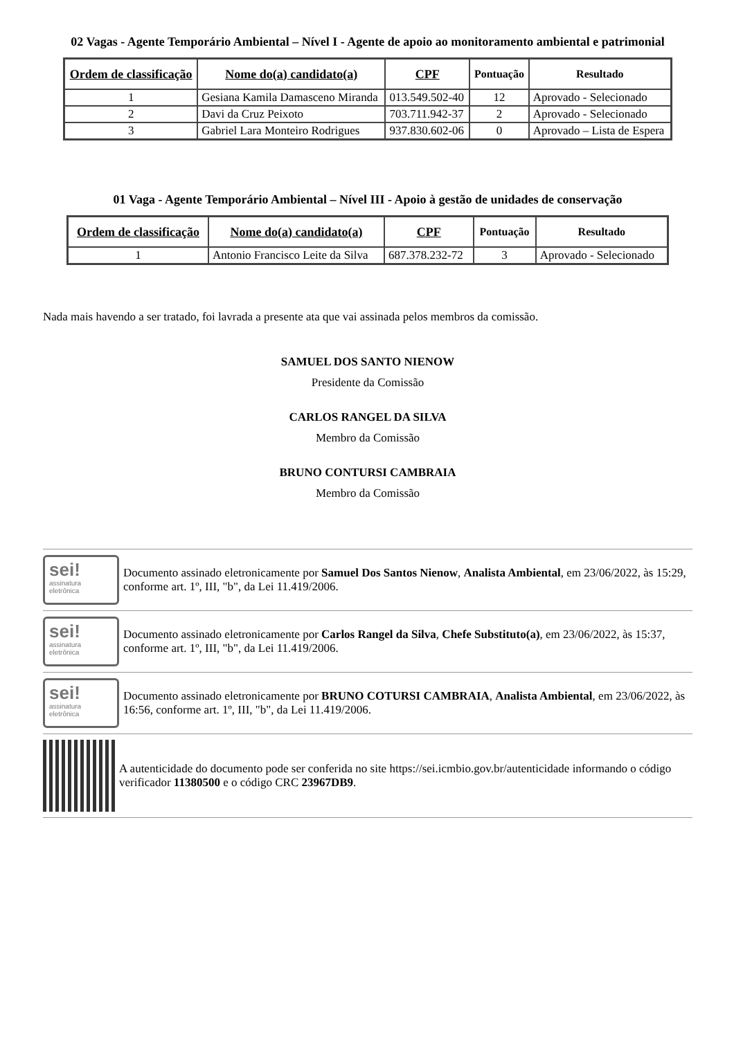02 Vagas - Agente Temporário Ambiental – Nível I - Agente de apoio ao monitoramento ambiental e patrimonial
| Ordem de classificação | Nome do(a) candidato(a) | CPF | Pontuação | Resultado |
| --- | --- | --- | --- | --- |
| 1 | Gesiana Kamila Damasceno Miranda | 013.549.502-40 | 12 | Aprovado - Selecionado |
| 2 | Davi da Cruz Peixoto | 703.711.942-37 | 2 | Aprovado - Selecionado |
| 3 | Gabriel Lara Monteiro Rodrigues | 937.830.602-06 | 0 | Aprovado – Lista de Espera |
01 Vaga - Agente Temporário Ambiental – Nível III - Apoio à gestão de unidades de conservação
| Ordem de classificação | Nome do(a) candidato(a) | CPF | Pontuação | Resultado |
| --- | --- | --- | --- | --- |
| 1 | Antonio Francisco Leite da Silva | 687.378.232-72 | 3 | Aprovado - Selecionado |
Nada mais havendo a ser tratado, foi lavrada a presente ata que vai assinada pelos membros da comissão.
SAMUEL DOS SANTO NIENOW
Presidente da Comissão
CARLOS RANGEL DA SILVA
Membro da Comissão
BRUNO CONTURSI CAMBRAIA
Membro da Comissão
sei!
assinatura eletrônica
Documento assinado eletronicamente por Samuel Dos Santos Nienow, Analista Ambiental, em 23/06/2022, às 15:29, conforme art. 1º, III, "b", da Lei 11.419/2006.
sei!
assinatura eletrônica
Documento assinado eletronicamente por Carlos Rangel da Silva, Chefe Substituto(a), em 23/06/2022, às 15:37, conforme art. 1º, III, "b", da Lei 11.419/2006.
sei!
assinatura eletrônica
Documento assinado eletronicamente por BRUNO COTURSI CAMBRAIA, Analista Ambiental, em 23/06/2022, às 16:56, conforme art. 1º, III, "b", da Lei 11.419/2006.
A autenticidade do documento pode ser conferida no site https://sei.icmbio.gov.br/autenticidade informando o código verificador 11380500 e o código CRC 23967DB9.